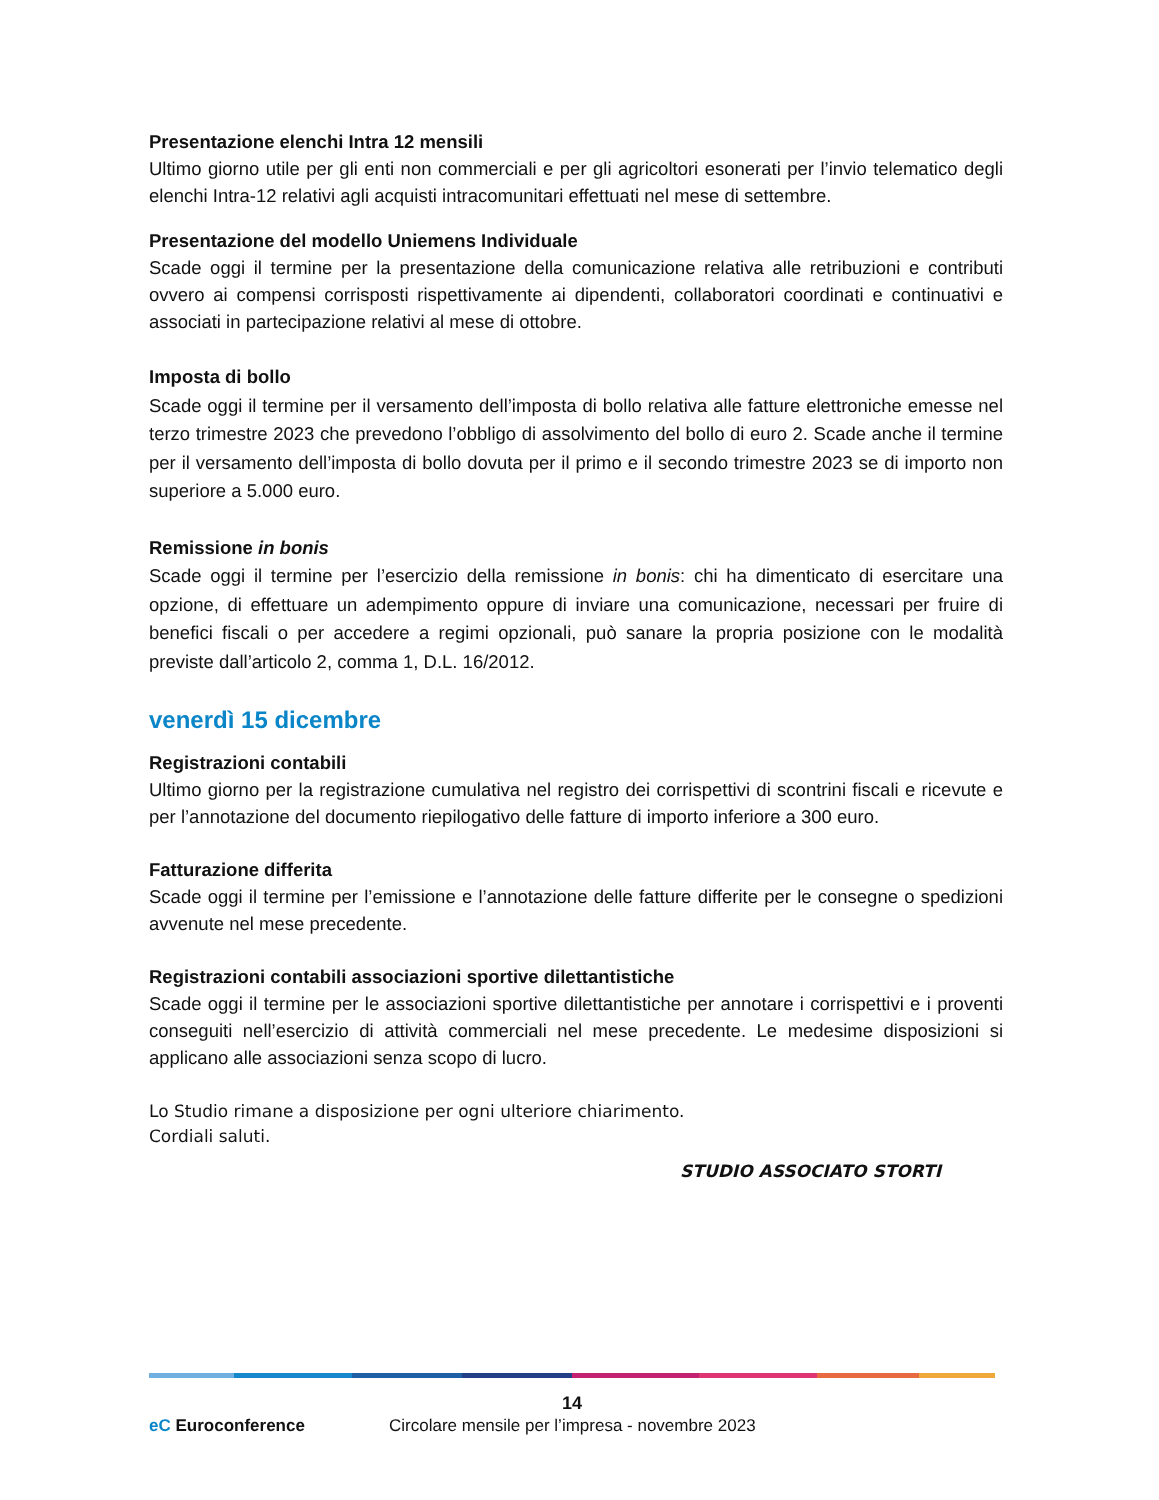Presentazione elenchi Intra 12 mensili
Ultimo giorno utile per gli enti non commerciali e per gli agricoltori esonerati per l’invio telematico degli elenchi Intra-12 relativi agli acquisti intracomunitari effettuati nel mese di settembre.
Presentazione del modello Uniemens Individuale
Scade oggi il termine per la presentazione della comunicazione relativa alle retribuzioni e contributi ovvero ai compensi corrisposti rispettivamente ai dipendenti, collaboratori coordinati e continuativi e associati in partecipazione relativi al mese di ottobre.
Imposta di bollo
Scade oggi il termine per il versamento dell’imposta di bollo relativa alle fatture elettroniche emesse nel terzo trimestre 2023 che prevedono l’obbligo di assolvimento del bollo di euro 2. Scade anche il termine per il versamento dell’imposta di bollo dovuta per il primo e il secondo trimestre 2023 se di importo non superiore a 5.000 euro.
Remissione in bonis
Scade oggi il termine per l’esercizio della remissione in bonis: chi ha dimenticato di esercitare una opzione, di effettuare un adempimento oppure di inviare una comunicazione, necessari per fruire di benefici fiscali o per accedere a regimi opzionali, può sanare la propria posizione con le modalità previste dall’articolo 2, comma 1, D.L. 16/2012.
venerdì 15 dicembre
Registrazioni contabili
Ultimo giorno per la registrazione cumulativa nel registro dei corrispettivi di scontrini fiscali e ricevute e per l’annotazione del documento riepilogativo delle fatture di importo inferiore a 300 euro.
Fatturazione differita
Scade oggi il termine per l’emissione e l’annotazione delle fatture differite per le consegne o spedizioni avvenute nel mese precedente.
Registrazioni contabili associazioni sportive dilettantistiche
Scade oggi il termine per le associazioni sportive dilettantistiche per annotare i corrispettivi e i proventi conseguiti nell’esercizio di attività commerciali nel mese precedente. Le medesime disposizioni si applicano alle associazioni senza scopo di lucro.
Lo Studio rimane a disposizione per ogni ulteriore chiarimento.
Cordiali saluti.
STUDIO ASSOCIATO STORTI
14
eC Euroconference
Circolare mensile per l’impresa - novembre 2023